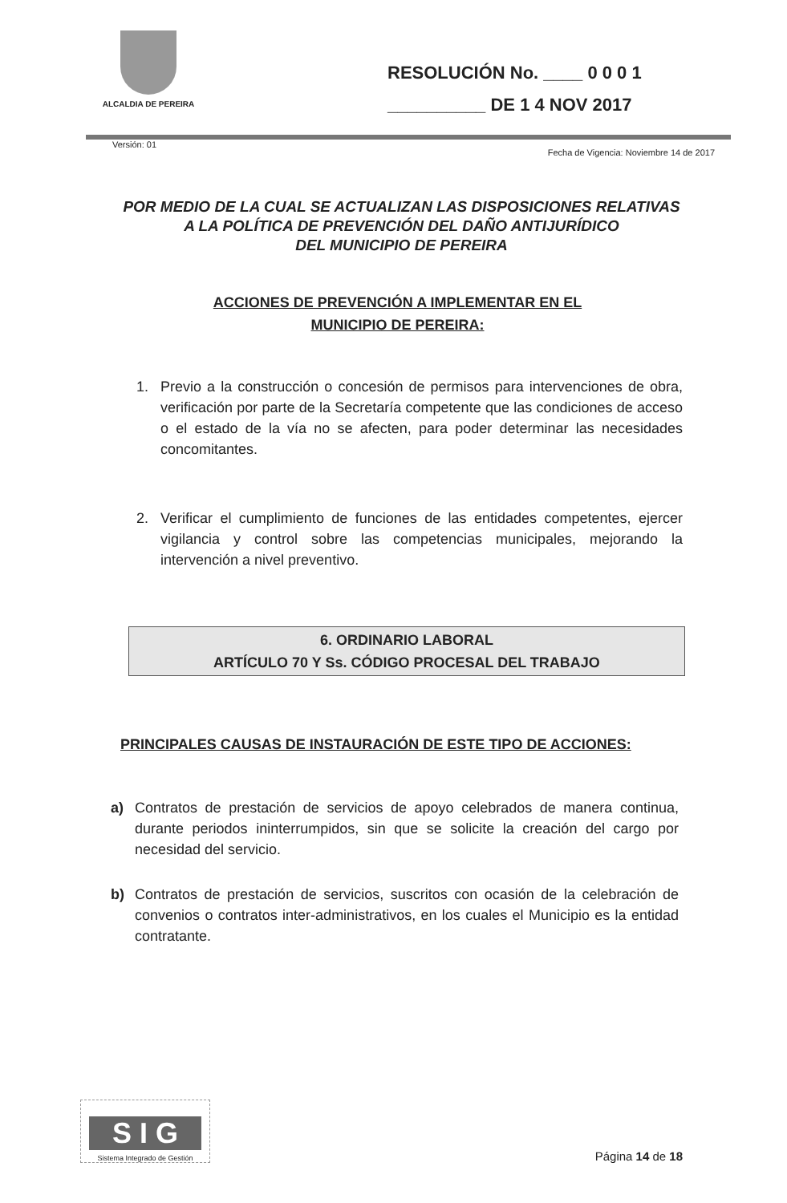ALCALDIA DE PEREIRA
RESOLUCIÓN No. ____ 0 0 0 1
__________ DE 1 4 NOV 2017
Versión: 01 Fecha de Vigencia: Noviembre 14 de 2017
POR MEDIO DE LA CUAL SE ACTUALIZAN LAS DISPOSICIONES RELATIVAS
A LA POLÍTICA DE PREVENCIÓN DEL DAÑO ANTIJURÍDICO
DEL MUNICIPIO DE PEREIRA
ACCIONES DE PREVENCIÓN A IMPLEMENTAR EN EL
MUNICIPIO DE PEREIRA:
1. Previo a la construcción o concesión de permisos para intervenciones de obra, verificación por parte de la Secretaría competente que las condiciones de acceso o el estado de la vía no se afecten, para poder determinar las necesidades concomitantes.
2. Verificar el cumplimiento de funciones de las entidades competentes, ejercer vigilancia y control sobre las competencias municipales, mejorando la intervención a nivel preventivo.
6. ORDINARIO LABORAL
ARTÍCULO 70 Y Ss. CÓDIGO PROCESAL DEL TRABAJO
PRINCIPALES CAUSAS DE INSTAURACIÓN DE ESTE TIPO DE ACCIONES:
a) Contratos de prestación de servicios de apoyo celebrados de manera continua, durante periodos ininterrumpidos, sin que se solicite la creación del cargo por necesidad del servicio.
b) Contratos de prestación de servicios, suscritos con ocasión de la celebración de convenios o contratos inter-administrativos, en los cuales el Municipio es la entidad contratante.
S I G
Sistema Integrado de Gestión
Página 14 de 18